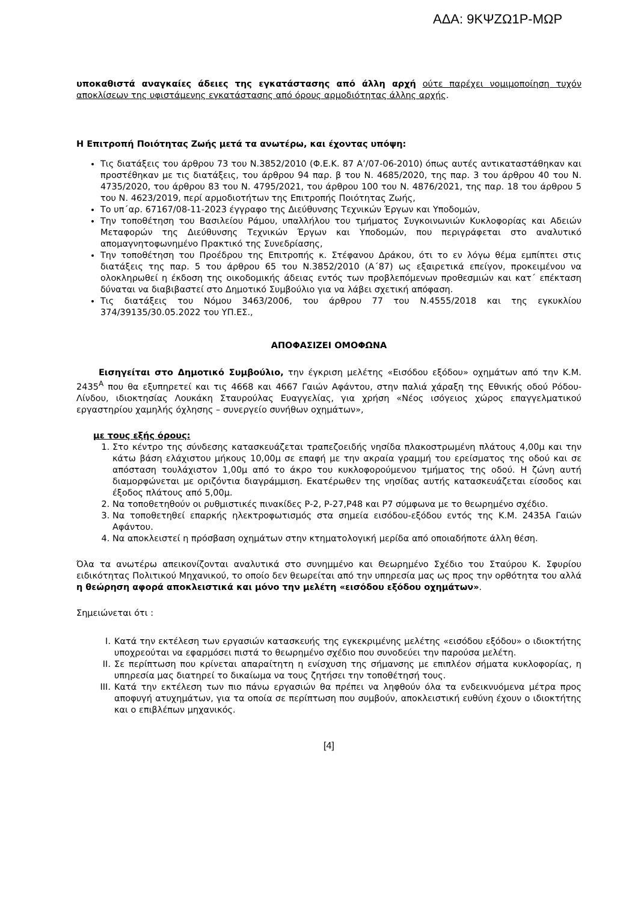ΑΔΑ: 9ΚΨΖΩ1Ρ-ΜΩΡ
υποκαθιστά αναγκαίες άδειες της εγκατάστασης από άλλη αρχή ούτε παρέχει νομιμοποίηση τυχόν αποκλίσεων της υφιστάμενης εγκατάστασης από όρους αρμοδιότητας άλλης αρχής.
Η Επιτροπή Ποιότητας Ζωής μετά τα ανωτέρω, και έχοντας υπόψη:
Τις διατάξεις του άρθρου 73 του Ν.3852/2010 (Φ.Ε.Κ. 87 Α’/07-06-2010) όπως αυτές αντικαταστάθηκαν και προστέθηκαν με τις διατάξεις, του άρθρου 94 παρ. β του Ν. 4685/2020, της παρ. 3 του άρθρου 40 του Ν. 4735/2020, του άρθρου 83 του Ν. 4795/2021, του άρθρου 100 του Ν. 4876/2021, της παρ. 18 του άρθρου 5 του Ν. 4623/2019, περί αρμοδιοτήτων της Επιτροπής Ποιότητας Ζωής,
Το υπ΄αρ. 67167/08-11-2023 έγγραφο της Διεύθυνσης Τεχνικών Έργων και Υποδομών,
Την τοποθέτηση του Βασιλείου Ράμου, υπαλλήλου του τμήματος Συγκοινωνιών Κυκλοφορίας και Αδειών Μεταφορών της Διεύθυνσης Τεχνικών Έργων και Υποδομών, που περιγράφεται στο αναλυτικό απομαγνητοφωνημένο Πρακτικό της Συνεδρίασης,
Την τοποθέτηση του Προέδρου της Επιτροπής κ. Στέφανου Δράκου, ότι το εν λόγω θέμα εμπίπτει στις διατάξεις της παρ. 5 του άρθρου 65 του Ν.3852/2010 (Α΄87) ως εξαιρετικά επείγον, προκειμένου να ολοκληρωθεί η έκδοση της οικοδομικής άδειας εντός των προβλεπόμενων προθεσμιών και κατ΄ επέκταση δύναται να διαβιβαστεί στο Δημοτικό Συμβούλιο για να λάβει σχετική απόφαση.
Τις διατάξεις του Νόμου 3463/2006, του άρθρου 77 του Ν.4555/2018 και της εγκυκλίου 374/39135/30.05.2022 του ΥΠ.ΕΣ.,
ΑΠΟΦΑΣΙΖΕΙ ΟΜΟΦΩΝΑ
Εισηγείται στο Δημοτικό Συμβούλιο, την έγκριση μελέτης «Εισόδου εξόδου» οχημάτων από την Κ.Μ. 2435<sup>Α</sup> που θα εξυπηρετεί και τις 4668 και 4667 Γαιών Αφάντου, στην παλιά χάραξη της Εθνικής οδού Ρόδου-Λίνδου, ιδιοκτησίας Λουκάκη Σταυρούλας Ευαγγελίας, για χρήση «Νέος ισόγειος χώρος επαγγελματικού εργαστηρίου χαμηλής όχλησης – συνεργείο συνήθων οχημάτων»,
με τους εξής όρους:
1. Στο κέντρο της σύνδεσης κατασκευάζεται τραπεζοειδής νησίδα πλακοστρωμένη πλάτους 4,00μ και την κάτω βάση ελάχιστου μήκους 10,00μ σε επαφή με την ακραία γραμμή του ερείσματος της οδού και σε απόσταση τουλάχιστον 1,00μ από το άκρο του κυκλοφορούμενου τμήματος της οδού. Η ζώνη αυτή διαμορφώνεται με οριζόντια διαγράμμιση. Εκατέρωθεν της νησίδας αυτής κατασκευάζεται είσοδος και έξοδος πλάτους από 5,00μ.
2. Να τοποθετηθούν οι ρυθμιστικές πινακίδες Ρ-2, Ρ-27,Ρ48 και Ρ7 σύμφωνα με το θεωρημένο σχέδιο.
3. Να τοποθετηθεί επαρκής ηλεκτροφωτισμός στα σημεία εισόδου-εξόδου εντός της Κ.Μ. 2435Α Γαιών Αφάντου.
4. Να αποκλειστεί η πρόσβαση οχημάτων στην κτηματολογική μερίδα από οποιαδήποτε άλλη θέση.
Όλα τα ανωτέρω απεικονίζονται αναλυτικά στο συνημμένο και Θεωρημένο Σχέδιο του Σταύρου Κ. Σφυρίου ειδικότητας Πολιτικού Μηχανικού, το οποίο δεν θεωρείται από την υπηρεσία μας ως προς την ορθότητα του αλλά η θεώρηση αφορά αποκλειστικά και μόνο την μελέτη «εισόδου εξόδου οχημάτων».
Σημειώνεται ότι :
I. Κατά την εκτέλεση των εργασιών κατασκευής της εγκεκριμένης μελέτης «εισόδου εξόδου» ο ιδιοκτήτης υποχρεούται να εφαρμόσει πιστά το θεωρημένο σχέδιο που συνοδεύει την παρούσα μελέτη.
II. Σε περίπτωση που κρίνεται απαραίτητη η ενίσχυση της σήμανσης με επιπλέον σήματα κυκλοφορίας, η υπηρεσία μας διατηρεί το δικαίωμα να τους ζητήσει την τοποθέτησή τους.
III. Κατά την εκτέλεση των πιο πάνω εργασιών θα πρέπει να ληφθούν όλα τα ενδεικνυόμενα μέτρα προς αποφυγή ατυχημάτων, για τα οποία σε περίπτωση που συμβούν, αποκλειστική ευθύνη έχουν ο ιδιοκτήτης και ο επιβλέπων μηχανικός.
[4]